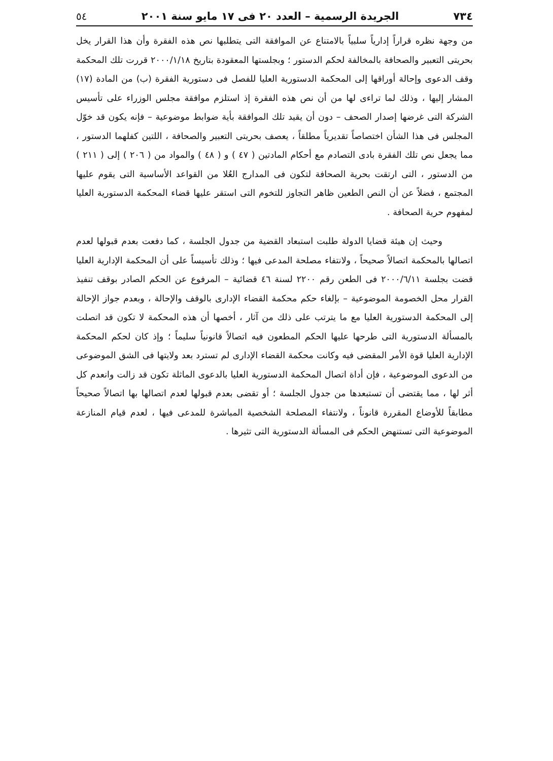٧٣٤ الجريدة الرسمية – العدد ٢٠ فى ١٧ مايو سنة ٢٠٠١ ٥٤
من وجهة نظره قراراً إدارياً سلبياً بالامتناع عن الموافقة التى يتطلبها نص هذه الفقرة وأن هذا القرار يخل بحريتى التعبير والصحافة بالمخالفة لحكم الدستور ؛ وبجلستها المعقودة بتاريخ ٢٠٠٠/١/١٨ قررت تلك المحكمة وقف الدعوى وإحالة أوراقها إلى المحكمة الدستورية العليا للفصل فى دستورية الفقرة (ب) من المادة (١٧) المشار إليها ، وذلك لما تراءى لها من أن نص هذه الفقرة إذ استلزم موافقة مجلس الوزراء على تأسيس الشركة التى غرضها إصدار الصحف – دون أن يقيد تلك الموافقة بأية ضوابط موضوعية – فإنه يكون قد خوّل المجلس فى هذا الشأن اختصاصاً تقديرياً مطلقاً ، يعصف بحريتى التعبير والصحافة ، اللتين كفلهما الدستور ، مما يجعل نص تلك الفقرة بادى التصادم مع أحكام المادتين ( ٤٧ ) و ( ٤٨ ) والمواد من ( ٢٠٦ ) إلى ( ٢١١ ) من الدستور ، التى ارتقت بحرية الصحافة لتكون فى المدارج العُلا من القواعد الأساسية التى يقوم عليها المجتمع ، فضلاً عن أن النص الطعين ظاهر التجاوز للتخوم التى استقر عليها قضاء المحكمة الدستورية العليا لمفهوم حرية الصحافة .
وحيث إن هيئة قضايا الدولة طلبت استبعاد القضية من جدول الجلسة ، كما دفعت بعدم قبولها لعدم اتصالها بالمحكمة اتصالاً صحيحاً ، ولانتفاء مصلحة المدعى فيها ؛ وذلك تأسيساً على أن المحكمة الإدارية العليا قضت بجلسة ٢٠٠٠/٦/١١ فى الطعن رقم ٢٢٠٠ لسنة ٤٦ قضائية – المرفوع عن الحكم الصادر بوقف تنفيذ القرار محل الخصومة الموضوعية – بإلغاء حكم محكمة القضاء الإدارى بالوقف والإحالة ، وبعدم جواز الإحالة إلى المحكمة الدستورية العليا مع ما يترتب على ذلك من آثار ، أخصها أن هذه المحكمة لا تكون قد اتصلت بالمسألة الدستورية التى طرحها عليها الحكم المطعون فيه اتصالاً قانونياً سليماً ؛ وإذ كان لحكم المحكمة الإدارية العليا قوة الأمر المقضى فيه وكانت محكمة القضاء الإدارى لم تسترد بعد ولايتها فى الشق الموضوعى من الدعوى الموضوعية ، فإن أداة اتصال المحكمة الدستورية العليا بالدعوى الماثلة تكون قد زالت وانعدم كل أثر لها ، مما يقتضى أن تستبعدها من جدول الجلسة ؛ أو تقضى بعدم قبولها لعدم اتصالها بها اتصالاً صحيحاً مطابقاً للأوضاع المقررة قانوناً ، ولانتفاء المصلحة الشخصية المباشرة للمدعى فيها ، لعدم قيام المنازعة الموضوعية التى تستنهض الحكم فى المسألة الدستورية التى تثيرها .